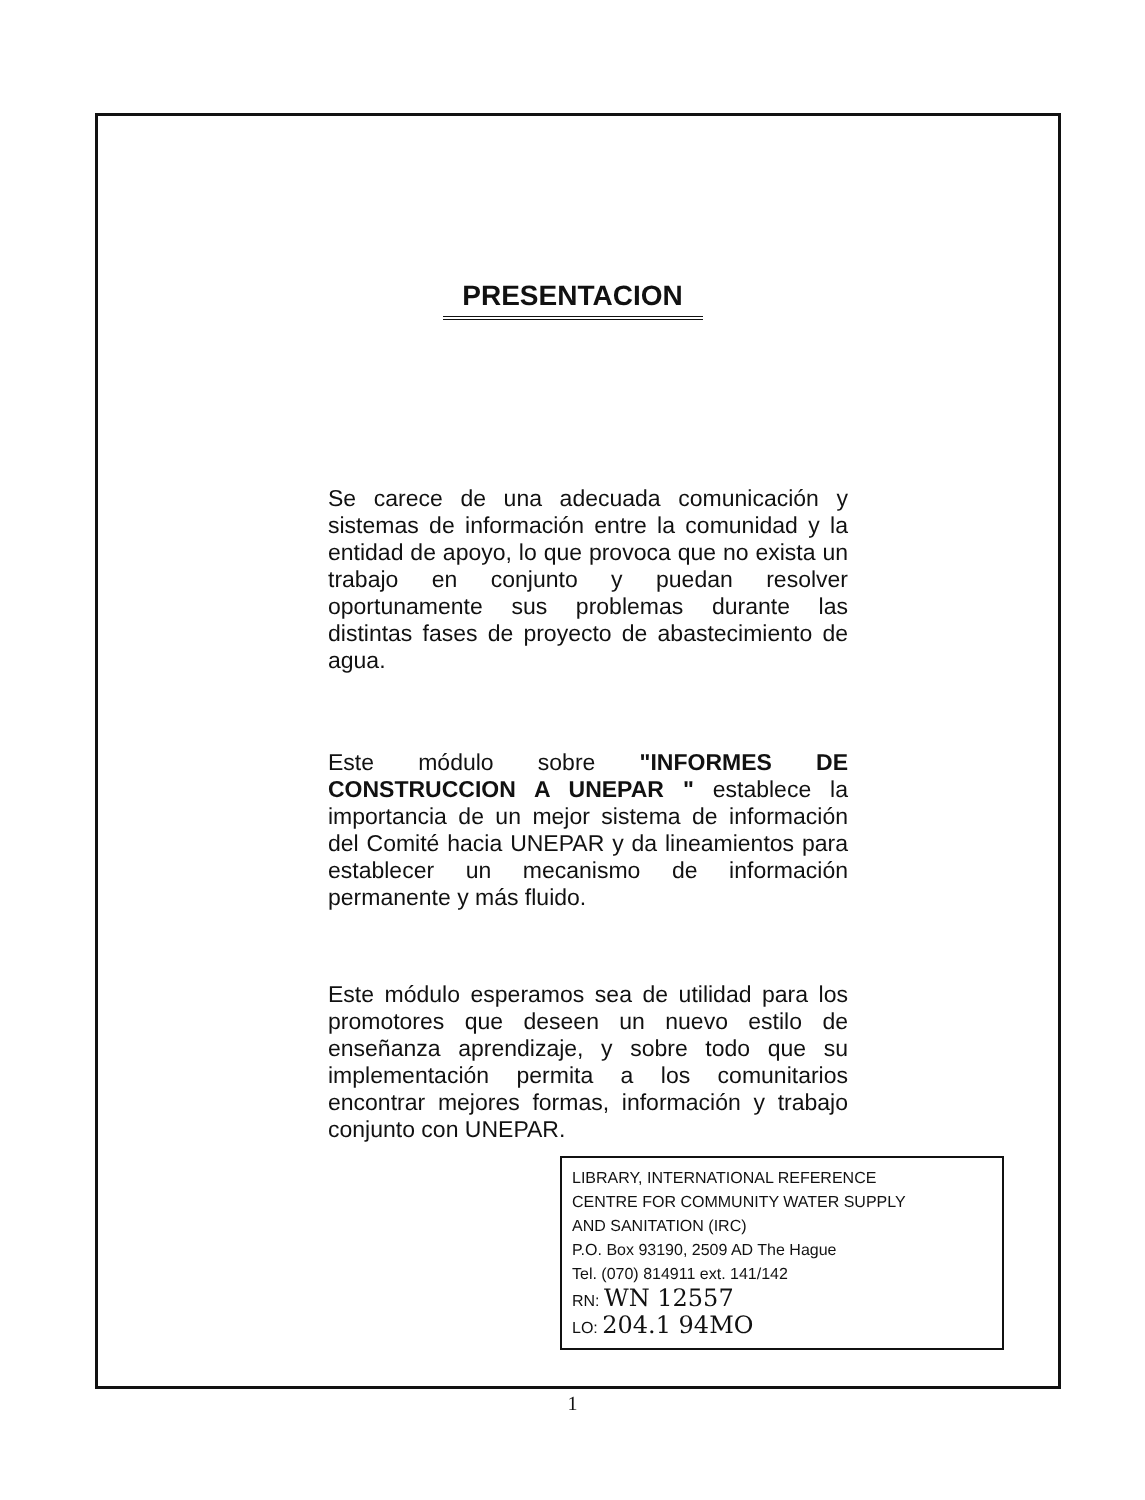PRESENTACION
Se carece de una adecuada comunicación y sistemas de información entre la comunidad y la entidad de apoyo, lo que provoca que no exista un trabajo en conjunto y puedan resolver oportunamente sus problemas durante las distintas fases de proyecto de abastecimiento de agua.
Este módulo sobre "INFORMES DE CONSTRUCCION A UNEPAR " establece la importancia de un mejor sistema de información del Comité hacia UNEPAR y da lineamientos para establecer un mecanismo de información permanente y más fluido.
Este módulo esperamos sea de utilidad para los promotores que deseen un nuevo estilo de enseñanza aprendizaje, y sobre todo que su implementación permita a los comunitarios encontrar mejores formas, información y trabajo conjunto con UNEPAR.
LIBRARY, INTERNATIONAL REFERENCE
CENTRE FOR COMMUNITY WATER SUPPLY
AND SANITATION (IRC)
P.O. Box 93190, 2509 AD The Hague
Tel. (070) 814911 ext. 141/142
RN: WN 12557
LO: 204.1 94MO
1